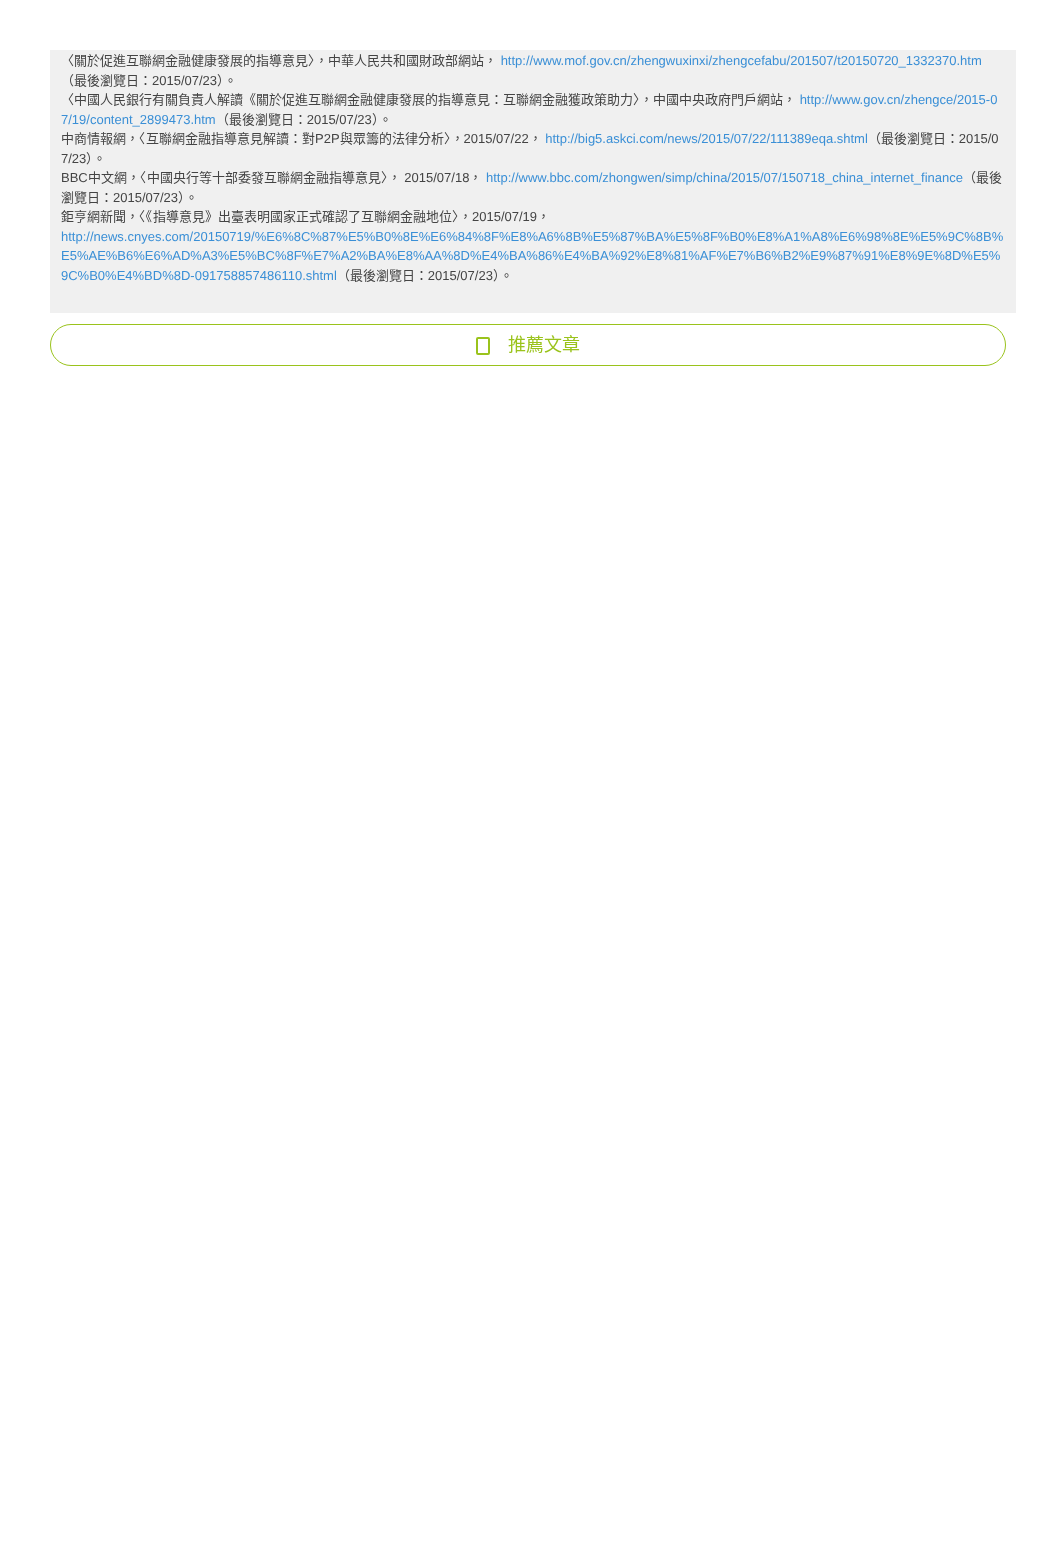〈關於促進互聯網金融健康發展的指導意見〉，中華人民共和國財政部網站， http://www.mof.gov.cn/zhengwuxinxi/zhengcefabu/201507/t20150720_1332370.htm（最後瀏覽日：2015/07/23）。
〈中國人民銀行有關負責人解讀《關於促進互聯網金融健康發展的指導意見：互聯網金融獲政策助力〉，中國中央政府門戶網站， http://www.gov.cn/zhengce/2015-07/19/content_2899473.htm（最後瀏覽日：2015/07/23）。
中商情報網，〈互聯網金融指導意見解讀：對P2P與眾籌的法律分析〉，2015/07/22， http://big5.askci.com/news/2015/07/22/111389eqa.shtml（最後瀏覽日：2015/07/23）。
BBC中文網，〈中國央行等十部委發互聯網金融指導意見〉， 2015/07/18， http://www.bbc.com/zhongwen/simp/china/2015/07/150718_china_internet_finance（最後瀏覽日：2015/07/23）。
鉅亨網新聞，〈《指導意見》出臺表明國家正式確認了互聯網金融地位〉，2015/07/19，
http://news.cnyes.com/20150719/%E6%8C%87%E5%B0%8E%E6%84%8F%E8%A6%8B%E5%87%BA%E5%8F%B0%E8%A1%A8%E6%98%8E%E5%9C%8B%E5%AE%B6%E6%AD%A3%E5%BC%8F%E7%A2%BA%E8%AA%8D%E4%BA%86%E4%BA%92%E8%81%AF%E7%B6%B2%E9%87%91%E8%9E%8D%E5%9C%B0%E4%BD%8D-091758857486110.shtml（最後瀏覽日：2015/07/23）。
推薦文章